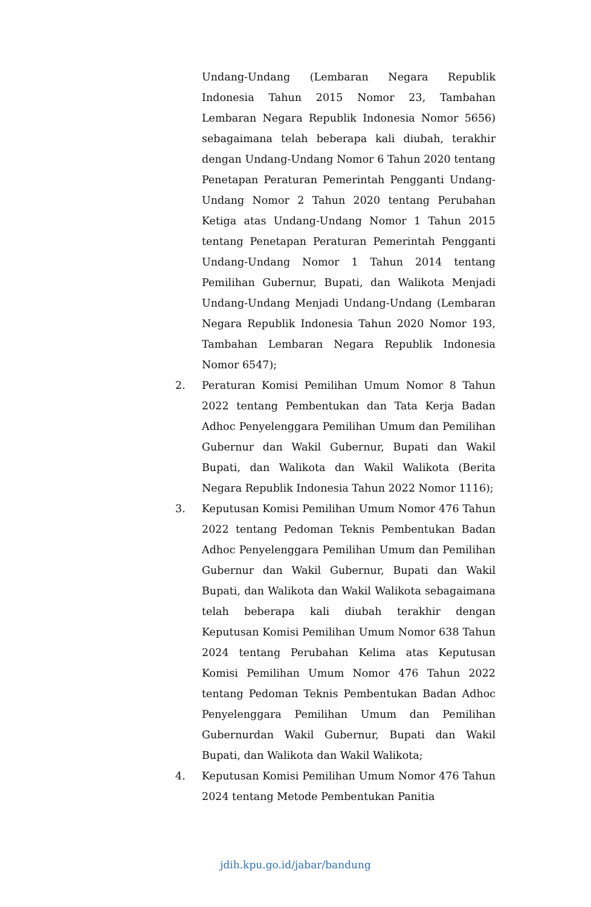Undang-Undang (Lembaran Negara Republik Indonesia Tahun 2015 Nomor 23, Tambahan Lembaran Negara Republik Indonesia Nomor 5656) sebagaimana telah beberapa kali diubah, terakhir dengan Undang-Undang Nomor 6 Tahun 2020 tentang Penetapan Peraturan Pemerintah Pengganti Undang-Undang Nomor 2 Tahun 2020 tentang Perubahan Ketiga atas Undang-Undang Nomor 1 Tahun 2015 tentang Penetapan Peraturan Pemerintah Pengganti Undang-Undang Nomor 1 Tahun 2014 tentang Pemilihan Gubernur, Bupati, dan Walikota Menjadi Undang-Undang Menjadi Undang-Undang (Lembaran Negara Republik Indonesia Tahun 2020 Nomor 193, Tambahan Lembaran Negara Republik Indonesia Nomor 6547);
2. Peraturan Komisi Pemilihan Umum Nomor 8 Tahun 2022 tentang Pembentukan dan Tata Kerja Badan Adhoc Penyelenggara Pemilihan Umum dan Pemilihan Gubernur dan Wakil Gubernur, Bupati dan Wakil Bupati, dan Walikota dan Wakil Walikota (Berita Negara Republik Indonesia Tahun 2022 Nomor 1116);
3. Keputusan Komisi Pemilihan Umum Nomor 476 Tahun 2022 tentang Pedoman Teknis Pembentukan Badan Adhoc Penyelenggara Pemilihan Umum dan Pemilihan Gubernur dan Wakil Gubernur, Bupati dan Wakil Bupati, dan Walikota dan Wakil Walikota sebagaimana telah beberapa kali diubah terakhir dengan Keputusan Komisi Pemilihan Umum Nomor 638 Tahun 2024 tentang Perubahan Kelima atas Keputusan Komisi Pemilihan Umum Nomor 476 Tahun 2022 tentang Pedoman Teknis Pembentukan Badan Adhoc Penyelenggara Pemilihan Umum dan Pemilihan Gubernurdan Wakil Gubernur, Bupati dan Wakil Bupati, dan Walikota dan Wakil Walikota;
4. Keputusan Komisi Pemilihan Umum Nomor 476 Tahun 2024 tentang Metode Pembentukan Panitia
jdih.kpu.go.id/jabar/bandung